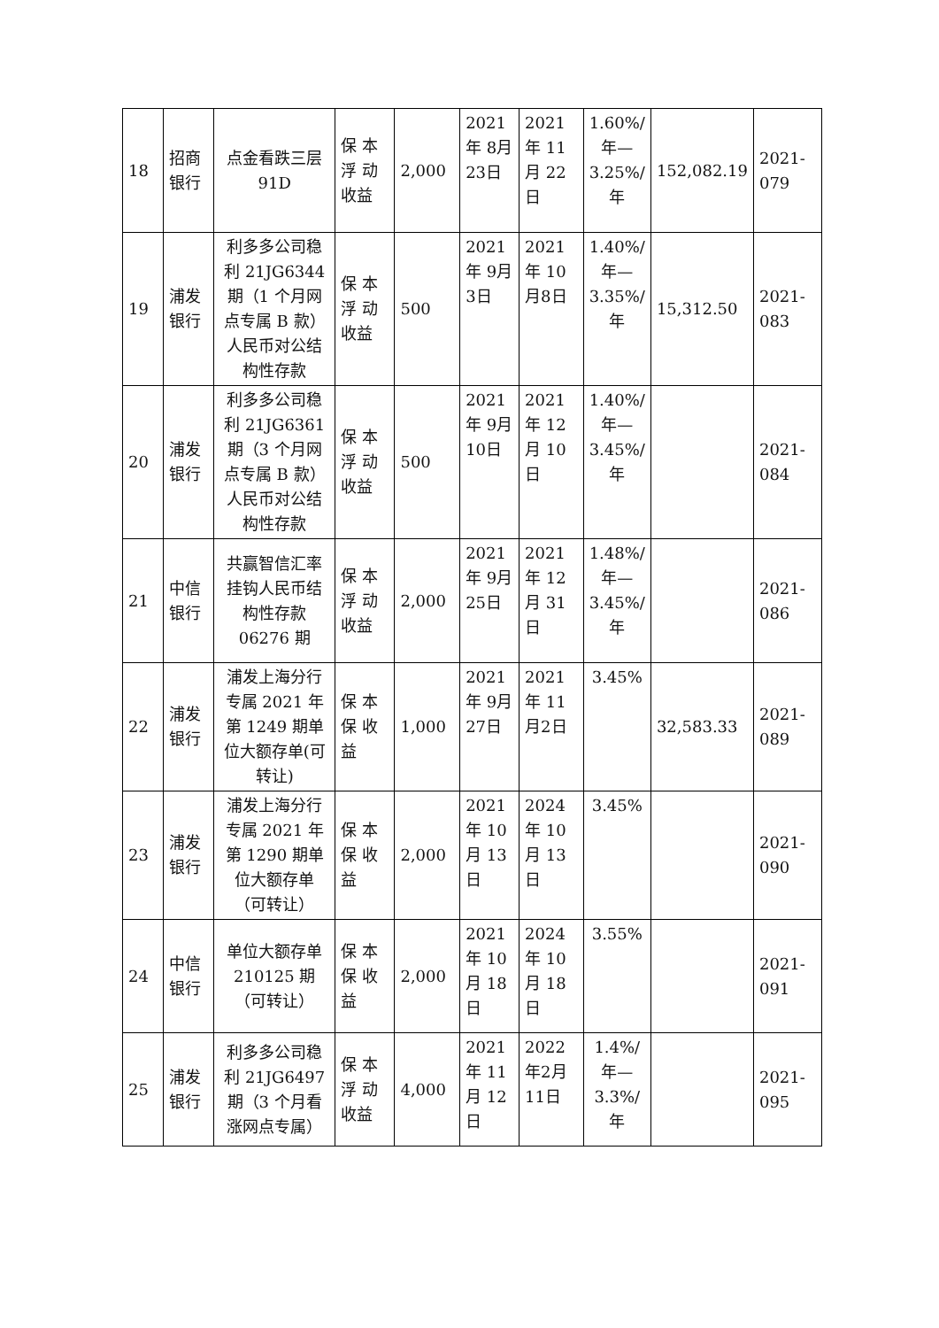| 18 | 招商银行 | 点金看跌三层 91D | 保 本 浮 动 收益 | 2,000 | 2021年 8月 23日 | 2021年 11月 22日 | 1.60%/年—3.25%/年 | 152,082.19 | 2021-079 |
| 19 | 浦发银行 | 利多多公司稳利 21JG6344 期（1 个月网点专属 B 款）人民币对公结构性存款 | 保 本 浮 动 收益 | 500 | 2021年 9月 3日 | 2021年 10月8日 | 1.40%/年—3.35%/年 | 15,312.50 | 2021-083 |
| 20 | 浦发银行 | 利多多公司稳利 21JG6361 期（3 个月网点专属 B 款）人民币对公结构性存款 | 保 本 浮 动 收益 | 500 | 2021年 9月 10日 | 2021年 12月 10日 | 1.40%/年—3.45%/年 | | 2021-084 |
| 21 | 中信银行 | 共赢智信汇率挂钩人民币结构性存款 06276 期 | 保 本 浮 动 收益 | 2,000 | 2021年 9月 25日 | 2021年 12月 31日 | 1.48%/年—3.45%/年 | | 2021-086 |
| 22 | 浦发银行 | 浦发上海分行专属 2021 年第 1249 期单位大额存单(可转让) | 保 本 保 收 益 | 1,000 | 2021年 9月 27日 | 2021年 11月2日 | 3.45% | 32,583.33 | 2021-089 |
| 23 | 浦发银行 | 浦发上海分行专属 2021 年第 1290 期单位大额存单（可转让） | 保 本 保 收 益 | 2,000 | 2021年 10月 13日 | 2024年 10月 13日 | 3.45% | | 2021-090 |
| 24 | 中信银行 | 单位大额存单 210125 期（可转让） | 保 本 保 收 益 | 2,000 | 2021年 10月 18日 | 2024年 10月 18日 | 3.55% | | 2021-091 |
| 25 | 浦发银行 | 利多多公司稳利 21JG6497 期（3 个月看涨网点专属） | 保 本 浮 动 收益 | 4,000 | 2021年 11月 12日 | 2022年2月11日 | 1.4%/年—3.3%/年 | | 2021-095 |